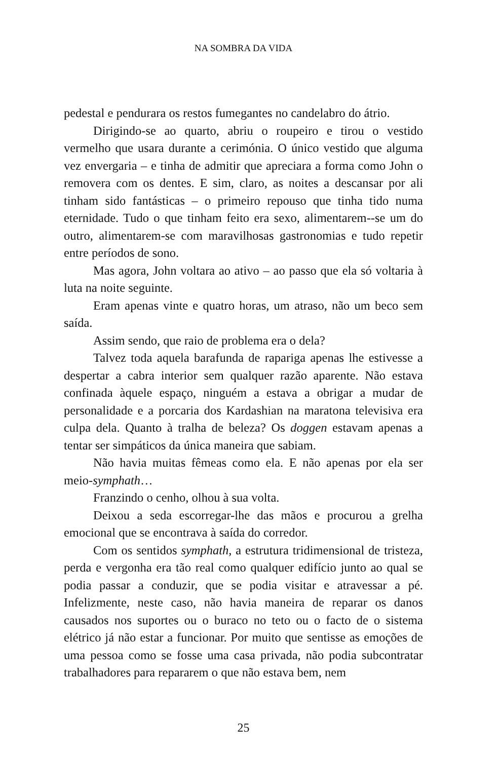NA SOMBRA DA VIDA
pedestal e pendurara os restos fumegantes no candelabro do átrio.
Dirigindo-se ao quarto, abriu o roupeiro e tirou o vestido vermelho que usara durante a cerimónia. O único vestido que alguma vez envergaria – e tinha de admitir que apreciara a forma como John o removera com os dentes. E sim, claro, as noites a descansar por ali tinham sido fantásticas – o primeiro repouso que tinha tido numa eternidade. Tudo o que tinham feito era sexo, alimentarem--se um do outro, alimentarem-se com maravilhosas gastronomias e tudo repetir entre períodos de sono.
Mas agora, John voltara ao ativo – ao passo que ela só voltaria à luta na noite seguinte.
Eram apenas vinte e quatro horas, um atraso, não um beco sem saída.
Assim sendo, que raio de problema era o dela?
Talvez toda aquela barafunda de rapariga apenas lhe estivesse a despertar a cabra interior sem qualquer razão aparente. Não estava confinada àquele espaço, ninguém a estava a obrigar a mudar de personalidade e a porcaria dos Kardashian na maratona televisiva era culpa dela. Quanto à tralha de beleza? Os doggen estavam apenas a tentar ser simpáticos da única maneira que sabiam.
Não havia muitas fêmeas como ela. E não apenas por ela ser meio-symphath…
Franzindo o cenho, olhou à sua volta.
Deixou a seda escorregar-lhe das mãos e procurou a grelha emocional que se encontrava à saída do corredor.
Com os sentidos symphath, a estrutura tridimensional de tristeza, perda e vergonha era tão real como qualquer edifício junto ao qual se podia passar a conduzir, que se podia visitar e atravessar a pé. Infelizmente, neste caso, não havia maneira de reparar os danos causados nos suportes ou o buraco no teto ou o facto de o sistema elétrico já não estar a funcionar. Por muito que sentisse as emoções de uma pessoa como se fosse uma casa privada, não podia subcontratar trabalhadores para repararem o que não estava bem, nem
25